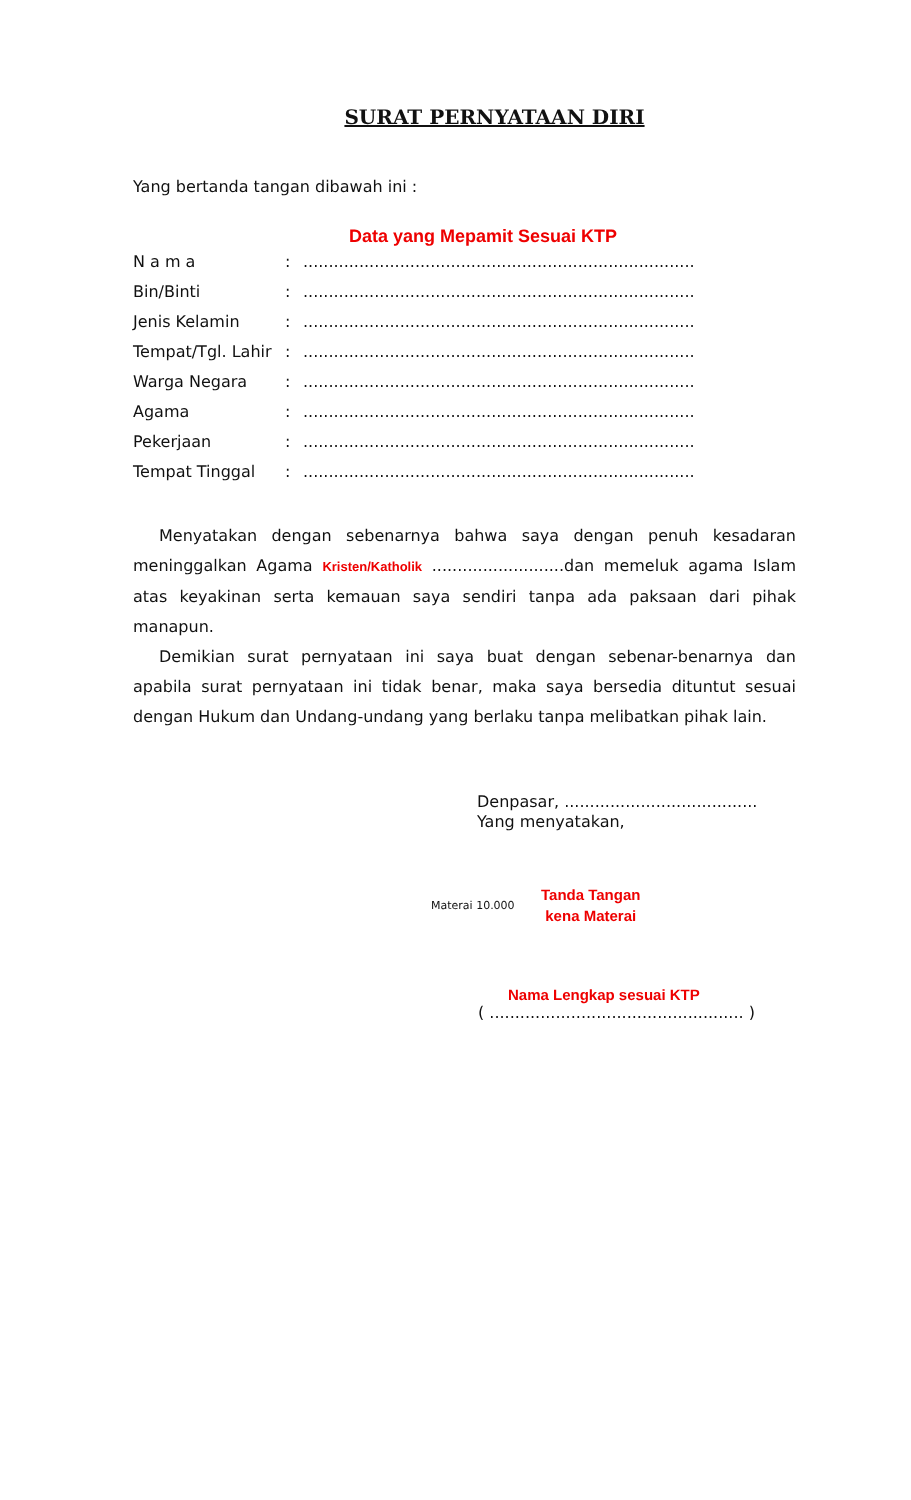SURAT PERNYATAAN DIRI
Yang bertanda tangan dibawah ini :
Data yang Mepamit Sesuai KTP
| N a m a | : | ............................................................................. |
| Bin/Binti | : | ............................................................................. |
| Jenis Kelamin | : | ............................................................................. |
| Tempat/Tgl. Lahir | : | ............................................................................. |
| Warga Negara | : | ............................................................................. |
| Agama | : | ............................................................................. |
| Pekerjaan | : | ............................................................................. |
| Tempat Tinggal | : | ............................................................................. |
Menyatakan dengan sebenarnya bahwa saya dengan penuh kesadaran meninggalkan Agama Kristen/Katholik ..........................dan memeluk agama Islam atas keyakinan serta kemauan saya sendiri tanpa ada paksaan dari pihak manapun.
Demikian surat pernyataan ini saya buat dengan sebenar-benarnya dan apabila surat pernyataan ini tidak benar, maka saya bersedia dituntut sesuai dengan Hukum dan Undang-undang yang berlaku tanpa melibatkan pihak lain.
Denpasar, ......................................
Yang menyatakan,
Materai 10.000 Tanda Tangan
kena Materai
Nama Lengkap sesuai KTP
( .................................................. )